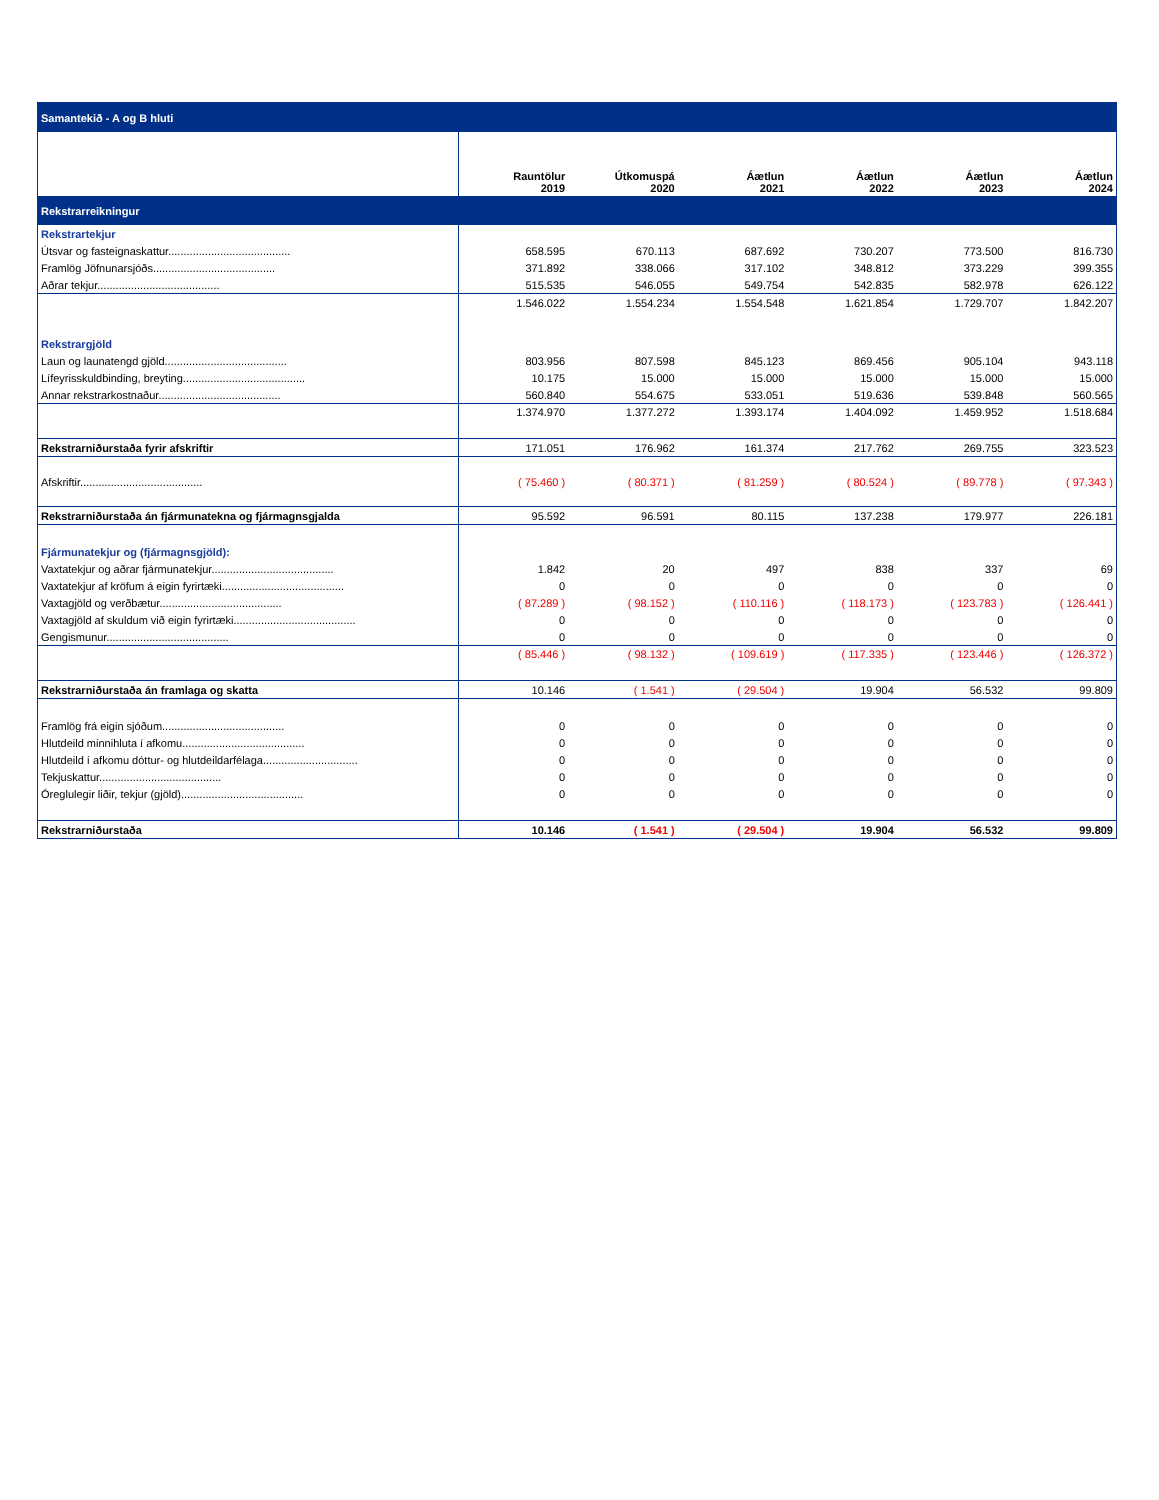| Samantekið - A og B hluti | | | | | | |
| | Rauntölur 2019 | Útkomuspá 2020 | Áætlun 2021 | Áætlun 2022 | Áætlun 2023 | Áætlun 2024 |
| Rekstrarreikningur | | | | | | |
| Rekstrartekjur | | | | | | |
| Útsvar og fasteignaskattur........................................ | 658.595 | 670.113 | 687.692 | 730.207 | 773.500 | 816.730 |
| Framlög Jöfnunarsjóðs........................................ | 371.892 | 338.066 | 317.102 | 348.812 | 373.229 | 399.355 |
| Aðrar tekjur........................................ | 515.535 | 546.055 | 549.754 | 542.835 | 582.978 | 626.122 |
| | 1.546.022 | 1.554.234 | 1.554.548 | 1.621.854 | 1.729.707 | 1.842.207 |
| Rekstrargjöld | | | | | | |
| Laun og launatengd gjöld........................................ | 803.956 | 807.598 | 845.123 | 869.456 | 905.104 | 943.118 |
| Lífeyrisskuldbinding, breyting........................................ | 10.175 | 15.000 | 15.000 | 15.000 | 15.000 | 15.000 |
| Annar rekstrarkostnaður........................................ | 560.840 | 554.675 | 533.051 | 519.636 | 539.848 | 560.565 |
| | 1.374.970 | 1.377.272 | 1.393.174 | 1.404.092 | 1.459.952 | 1.518.684 |
| Rekstrarniðurstaða fyrir afskriftir | 171.051 | 176.962 | 161.374 | 217.762 | 269.755 | 323.523 |
| Afskriftir........................................ | ( 75.460 ) | ( 80.371 ) | ( 81.259 ) | ( 80.524 ) | ( 89.778 ) | ( 97.343 ) |
| Rekstrarniðurstaða án fjármunatekna og fjármagnsgjalda | 95.592 | 96.591 | 80.115 | 137.238 | 179.977 | 226.181 |
| Fjármunatekjur og (fjármagnsgjöld): | | | | | | |
| Vaxtatekjur og aðrar fjármunatekjur........................................ | 1.842 | 20 | 497 | 838 | 337 | 69 |
| Vaxtatekjur af kröfum á eigin fyrirtæki........................................ | 0 | 0 | 0 | 0 | 0 | 0 |
| Vaxtagjöld og verðbætur........................................ | ( 87.289 ) | ( 98.152 ) | ( 110.116 ) | ( 118.173 ) | ( 123.783 ) | ( 126.441 ) |
| Vaxtagjöld af skuldum við eigin fyrirtæki........................................ | 0 | 0 | 0 | 0 | 0 | 0 |
| Gengismunur........................................ | 0 | 0 | 0 | 0 | 0 | 0 |
| | ( 85.446 ) | ( 98.132 ) | ( 109.619 ) | ( 117.335 ) | ( 123.446 ) | ( 126.372 ) |
| Rekstrarniðurstaða án framlaga og skatta | 10.146 | ( 1.541 ) | ( 29.504 ) | 19.904 | 56.532 | 99.809 |
| Framlög frá eigin sjóðum........................................ | 0 | 0 | 0 | 0 | 0 | 0 |
| Hlutdeild minnihluta í afkomu........................................ | 0 | 0 | 0 | 0 | 0 | 0 |
| Hlutdeild í afkomu dóttur- og hlutdeildarfélaga............................... | 0 | 0 | 0 | 0 | 0 | 0 |
| Tekjuskattur........................................ | 0 | 0 | 0 | 0 | 0 | 0 |
| Óreglulegir liðir, tekjur (gjöld)........................................ | 0 | 0 | 0 | 0 | 0 | 0 |
| Rekstrarniðurstaða | 10.146 | ( 1.541 ) | ( 29.504 ) | 19.904 | 56.532 | 99.809 |